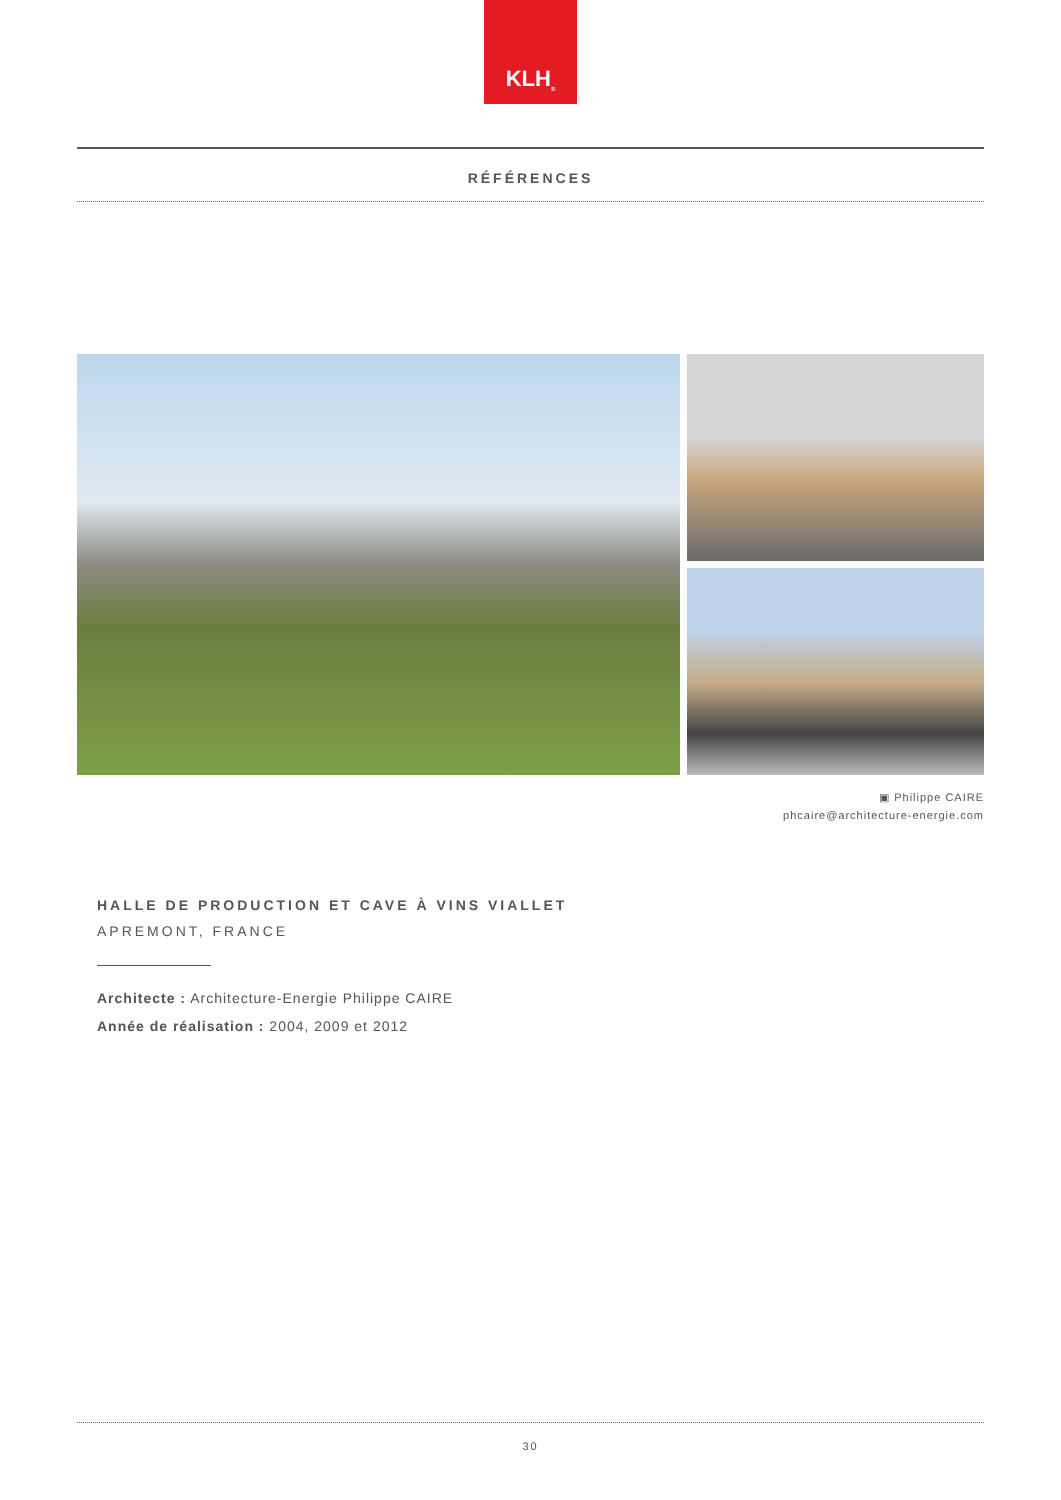KLH<sup>®</sup>
RÉFÉRENCES
▣ Philippe CAIRE
phcaire@architecture-energie.com
HALLE DE PRODUCTION ET CAVE À VINS VIALLET
APREMONT, FRANCE
Architecte : Architecture-Energie Philippe CAIRE
Année de réalisation : 2004, 2009 et 2012
30